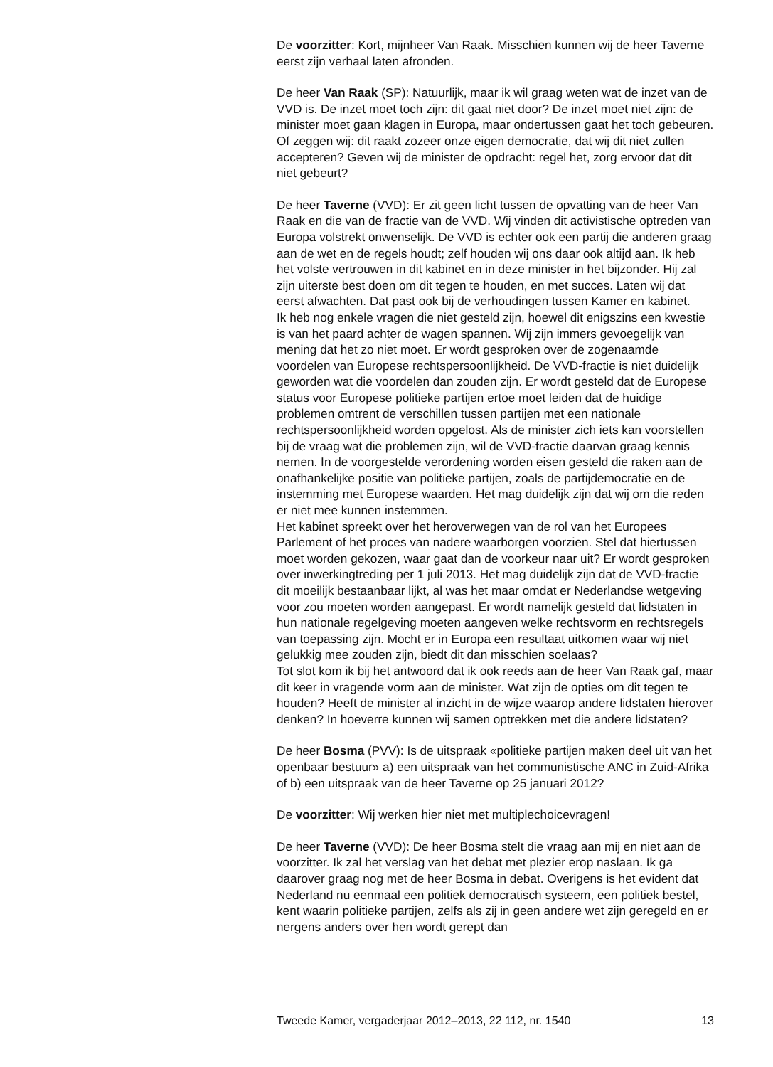De voorzitter: Kort, mijnheer Van Raak. Misschien kunnen wij de heer Taverne eerst zijn verhaal laten afronden.
De heer Van Raak (SP): Natuurlijk, maar ik wil graag weten wat de inzet van de VVD is. De inzet moet toch zijn: dit gaat niet door? De inzet moet niet zijn: de minister moet gaan klagen in Europa, maar ondertussen gaat het toch gebeuren. Of zeggen wij: dit raakt zozeer onze eigen democratie, dat wij dit niet zullen accepteren? Geven wij de minister de opdracht: regel het, zorg ervoor dat dit niet gebeurt?
De heer Taverne (VVD): Er zit geen licht tussen de opvatting van de heer Van Raak en die van de fractie van de VVD. Wij vinden dit activistische optreden van Europa volstrekt onwenselijk. De VVD is echter ook een partij die anderen graag aan de wet en de regels houdt; zelf houden wij ons daar ook altijd aan. Ik heb het volste vertrouwen in dit kabinet en in deze minister in het bijzonder. Hij zal zijn uiterste best doen om dit tegen te houden, en met succes. Laten wij dat eerst afwachten. Dat past ook bij de verhoudingen tussen Kamer en kabinet.
Ik heb nog enkele vragen die niet gesteld zijn, hoewel dit enigszins een kwestie is van het paard achter de wagen spannen. Wij zijn immers gevoegelijk van mening dat het zo niet moet. Er wordt gesproken over de zogenaamde voordelen van Europese rechtspersoonlijkheid. De VVD-fractie is niet duidelijk geworden wat die voordelen dan zouden zijn. Er wordt gesteld dat de Europese status voor Europese politieke partijen ertoe moet leiden dat de huidige problemen omtrent de verschillen tussen partijen met een nationale rechtspersoonlijkheid worden opgelost. Als de minister zich iets kan voorstellen bij de vraag wat die problemen zijn, wil de VVD-fractie daarvan graag kennis nemen. In de voorgestelde verordening worden eisen gesteld die raken aan de onafhankelijke positie van politieke partijen, zoals de partijdemocratie en de instemming met Europese waarden. Het mag duidelijk zijn dat wij om die reden er niet mee kunnen instemmen.
Het kabinet spreekt over het heroverwegen van de rol van het Europees Parlement of het proces van nadere waarborgen voorzien. Stel dat hiertussen moet worden gekozen, waar gaat dan de voorkeur naar uit? Er wordt gesproken over inwerkingtreding per 1 juli 2013. Het mag duidelijk zijn dat de VVD-fractie dit moeilijk bestaanbaar lijkt, al was het maar omdat er Nederlandse wetgeving voor zou moeten worden aangepast. Er wordt namelijk gesteld dat lidstaten in hun nationale regelgeving moeten aangeven welke rechtsvorm en rechtsregels van toepassing zijn. Mocht er in Europa een resultaat uitkomen waar wij niet gelukkig mee zouden zijn, biedt dit dan misschien soelaas?
Tot slot kom ik bij het antwoord dat ik ook reeds aan de heer Van Raak gaf, maar dit keer in vragende vorm aan de minister. Wat zijn de opties om dit tegen te houden? Heeft de minister al inzicht in de wijze waarop andere lidstaten hierover denken? In hoeverre kunnen wij samen optrekken met die andere lidstaten?
De heer Bosma (PVV): Is de uitspraak «politieke partijen maken deel uit van het openbaar bestuur» a) een uitspraak van het communistische ANC in Zuid-Afrika of b) een uitspraak van de heer Taverne op 25 januari 2012?
De voorzitter: Wij werken hier niet met multiplechoicevragen!
De heer Taverne (VVD): De heer Bosma stelt die vraag aan mij en niet aan de voorzitter. Ik zal het verslag van het debat met plezier erop naslaan. Ik ga daarover graag nog met de heer Bosma in debat. Overigens is het evident dat Nederland nu eenmaal een politiek democratisch systeem, een politiek bestel, kent waarin politieke partijen, zelfs als zij in geen andere wet zijn geregeld en er nergens anders over hen wordt gerept dan
Tweede Kamer, vergaderjaar 2012–2013, 22 112, nr. 1540 13